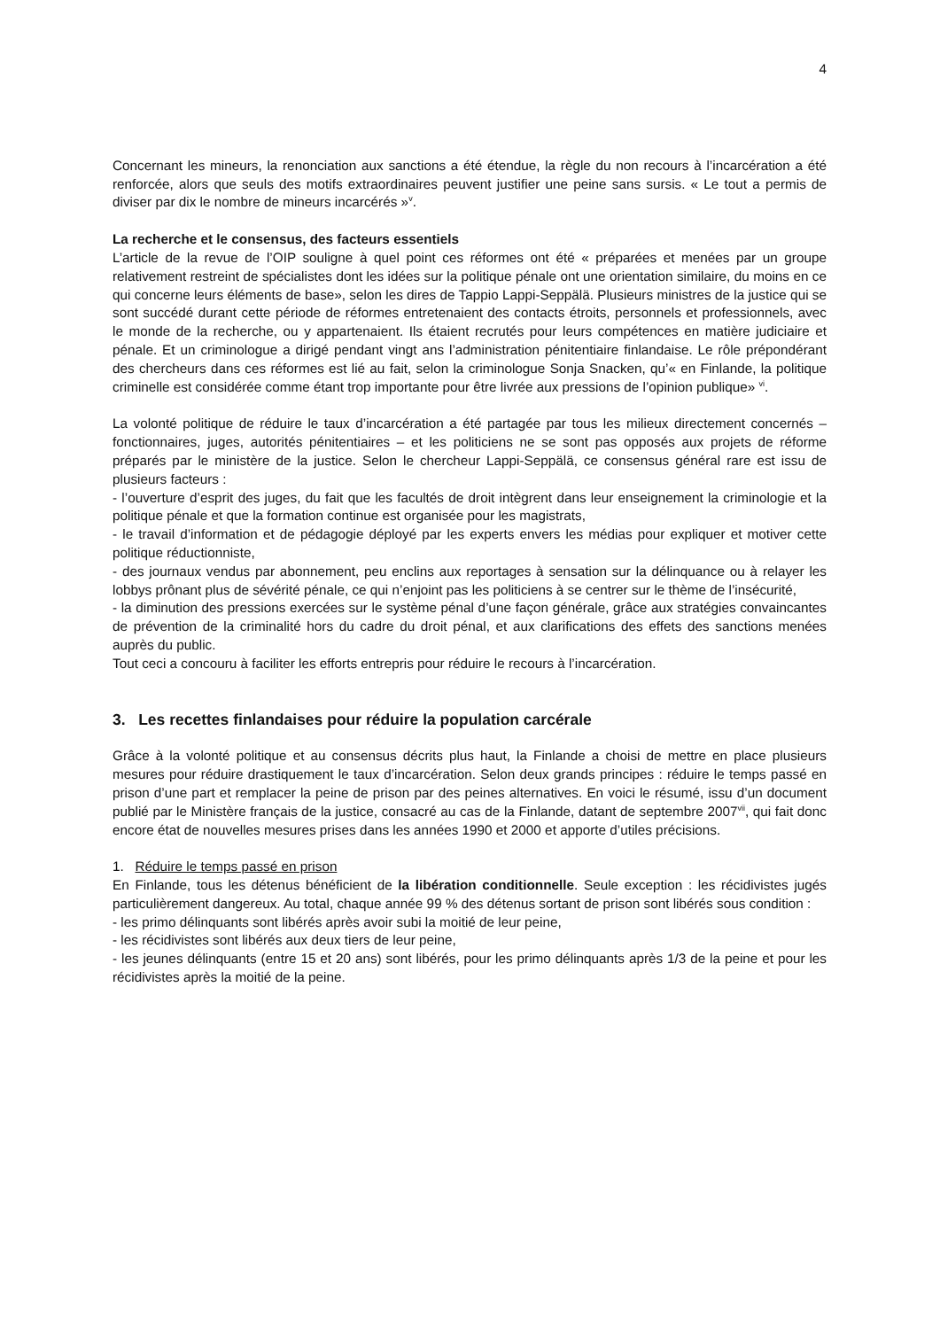4
Concernant les mineurs, la renonciation aux sanctions a été étendue, la règle du non recours à l’incarcération a été renforcée, alors que seuls des motifs extraordinaires peuvent justifier une peine sans sursis. « Le tout a permis de diviser par dix le nombre de mineurs incarcérés »<sup>v</sup>.
La recherche et le consensus, des facteurs essentiels
L’article de la revue de l’OIP souligne à quel point ces réformes ont été « préparées et menées par un groupe relativement restreint de spécialistes dont les idées sur la politique pénale ont une orientation similaire, du moins en ce qui concerne leurs éléments de base», selon les dires de Tappio Lappi-Seppälä. Plusieurs ministres de la justice qui se sont succédé durant cette période de réformes entretenaient des contacts étroits, personnels et professionnels, avec le monde de la recherche, ou y appartenaient. Ils étaient recrutés pour leurs compétences en matière judiciaire et pénale. Et un criminologue a dirigé pendant vingt ans l’administration pénitentiaire finlandaise. Le rôle prépondérant des chercheurs dans ces réformes est lié au fait, selon la criminologue Sonja Snacken, qu’« en Finlande, la politique criminelle est considérée comme étant trop importante pour être livrée aux pressions de l’opinion publique» <sup>vi</sup>.
La volonté politique de réduire le taux d’incarcération a été partagée par tous les milieux directement concernés – fonctionnaires, juges, autorités pénitentiaires – et les politiciens ne se sont pas opposés aux projets de réforme préparés par le ministère de la justice. Selon le chercheur Lappi-Seppälä, ce consensus général rare est issu de plusieurs facteurs :
- l’ouverture d’esprit des juges, du fait que les facultés de droit intègrent dans leur enseignement la criminologie et la politique pénale et que la formation continue est organisée pour les magistrats,
- le travail d’information et de pédagogie déployé par les experts envers les médias pour expliquer et motiver cette politique réductionniste,
- des journaux vendus par abonnement, peu enclins aux reportages à sensation sur la délinquance ou à relayer les lobbys prônant plus de sévérité pénale, ce qui n’enjoint pas les politiciens à se centrer sur le thème de l’insécurité,
- la diminution des pressions exercées sur le système pénal d’une façon générale, grâce aux stratégies convaincantes de prévention de la criminalité hors du cadre du droit pénal, et aux clarifications des effets des sanctions menées auprès du public.
Tout ceci a concouru à faciliter les efforts entrepris pour réduire le recours à l’incarcération.
3. Les recettes finlandaises pour réduire la population carcérale
Grâce à la volonté politique et au consensus décrits plus haut, la Finlande a choisi de mettre en place plusieurs mesures pour réduire drastiquement le taux d’incarcération. Selon deux grands principes : réduire le temps passé en prison d’une part et remplacer la peine de prison par des peines alternatives. En voici le résumé, issu d’un document publié par le Ministère français de la justice, consacré au cas de la Finlande, datant de septembre 2007<sup>vii</sup>, qui fait donc encore état de nouvelles mesures prises dans les années 1990 et 2000 et apporte d’utiles précisions.
1. Réduire le temps passé en prison
En Finlande, tous les détenus bénéficient de la libération conditionnelle. Seule exception : les récidivistes jugés particulièrement dangereux. Au total, chaque année 99 % des détenus sortant de prison sont libérés sous condition :
- les primo délinquants sont libérés après avoir subi la moitié de leur peine,
- les récidivistes sont libérés aux deux tiers de leur peine,
- les jeunes délinquants (entre 15 et 20 ans) sont libérés, pour les primo délinquants après 1/3 de la peine et pour les récidivistes après la moitié de la peine.